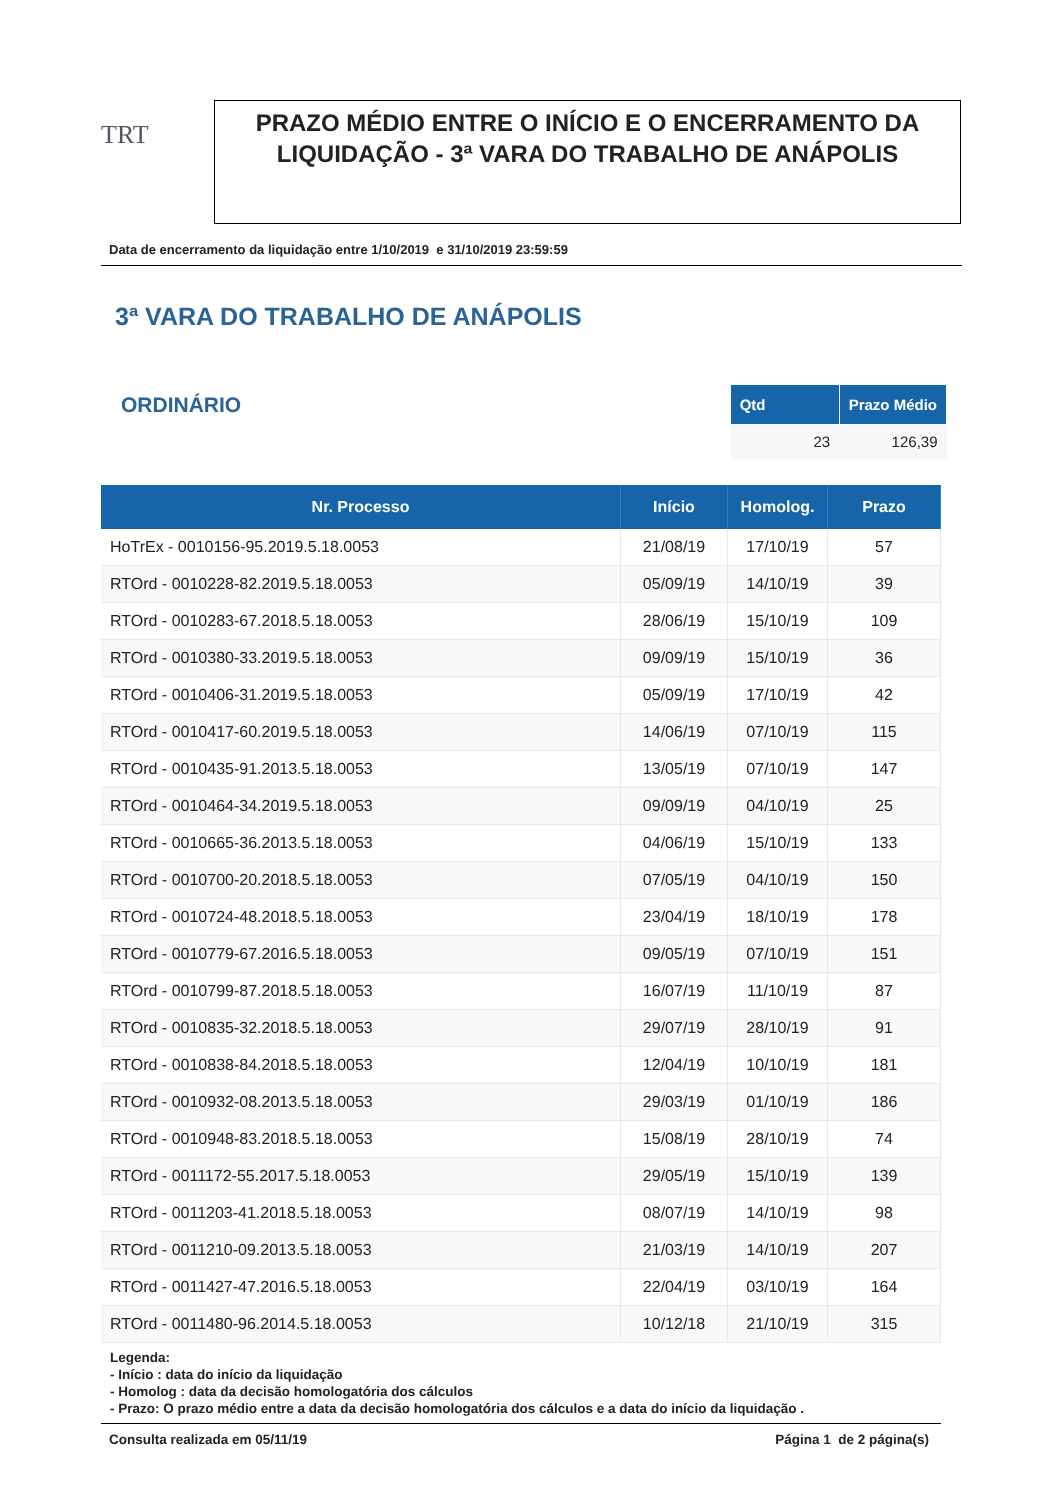TRT
PRAZO MÉDIO ENTRE O INÍCIO E O ENCERRAMENTO DA LIQUIDAÇÃO - 3ª VARA DO TRABALHO DE ANÁPOLIS
Data de encerramento da liquidação entre 1/10/2019 e 31/10/2019 23:59:59
3ª VARA DO TRABALHO DE ANÁPOLIS
ORDINÁRIO
| Qtd | Prazo Médio |
| --- | --- |
| 23 | 126,39 |
| Nr. Processo | Início | Homolog. | Prazo |
| --- | --- | --- | --- |
| HoTrEx - 0010156-95.2019.5.18.0053 | 21/08/19 | 17/10/19 | 57 |
| RTOrd - 0010228-82.2019.5.18.0053 | 05/09/19 | 14/10/19 | 39 |
| RTOrd - 0010283-67.2018.5.18.0053 | 28/06/19 | 15/10/19 | 109 |
| RTOrd - 0010380-33.2019.5.18.0053 | 09/09/19 | 15/10/19 | 36 |
| RTOrd - 0010406-31.2019.5.18.0053 | 05/09/19 | 17/10/19 | 42 |
| RTOrd - 0010417-60.2019.5.18.0053 | 14/06/19 | 07/10/19 | 115 |
| RTOrd - 0010435-91.2013.5.18.0053 | 13/05/19 | 07/10/19 | 147 |
| RTOrd - 0010464-34.2019.5.18.0053 | 09/09/19 | 04/10/19 | 25 |
| RTOrd - 0010665-36.2013.5.18.0053 | 04/06/19 | 15/10/19 | 133 |
| RTOrd - 0010700-20.2018.5.18.0053 | 07/05/19 | 04/10/19 | 150 |
| RTOrd - 0010724-48.2018.5.18.0053 | 23/04/19 | 18/10/19 | 178 |
| RTOrd - 0010779-67.2016.5.18.0053 | 09/05/19 | 07/10/19 | 151 |
| RTOrd - 0010799-87.2018.5.18.0053 | 16/07/19 | 11/10/19 | 87 |
| RTOrd - 0010835-32.2018.5.18.0053 | 29/07/19 | 28/10/19 | 91 |
| RTOrd - 0010838-84.2018.5.18.0053 | 12/04/19 | 10/10/19 | 181 |
| RTOrd - 0010932-08.2013.5.18.0053 | 29/03/19 | 01/10/19 | 186 |
| RTOrd - 0010948-83.2018.5.18.0053 | 15/08/19 | 28/10/19 | 74 |
| RTOrd - 0011172-55.2017.5.18.0053 | 29/05/19 | 15/10/19 | 139 |
| RTOrd - 0011203-41.2018.5.18.0053 | 08/07/19 | 14/10/19 | 98 |
| RTOrd - 0011210-09.2013.5.18.0053 | 21/03/19 | 14/10/19 | 207 |
| RTOrd - 0011427-47.2016.5.18.0053 | 22/04/19 | 03/10/19 | 164 |
| RTOrd - 0011480-96.2014.5.18.0053 | 10/12/18 | 21/10/19 | 315 |
Legenda:
- Início : data do início da liquidação
- Homolog : data da decisão homologatória dos cálculos
- Prazo: O prazo médio entre a data da decisão homologatória dos cálculos e a data do início da liquidação .
Consulta realizada em 05/11/19 Página 1 de 2 página(s)